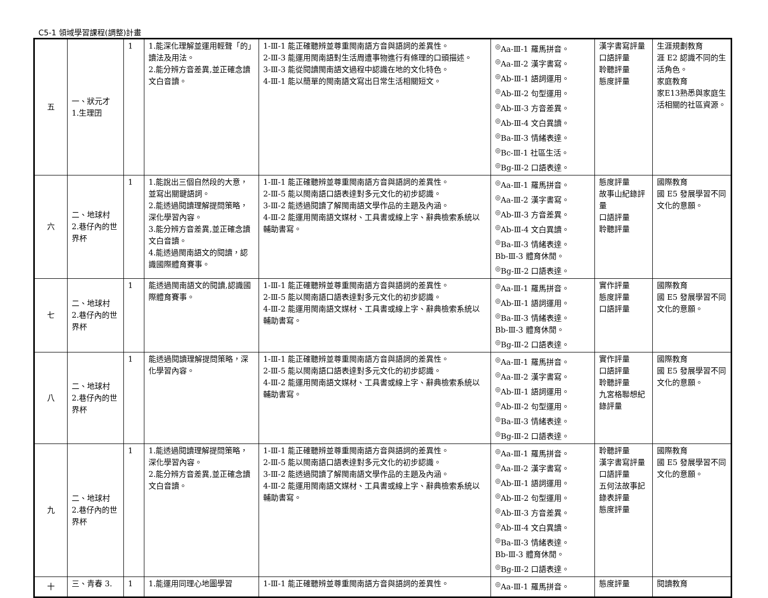C5-1 領域學習課程(調整)計畫
| 五 | 一、狀元才 1.生理囝 | 1 | 1.能深化理解並運用輕聲「的」讀法及用法。 2.能分辨方音差異,並正確念讀文白音讀。 | 1-Ⅲ-1 能正確聽辨並尊重閩南語方音與語詞的差異性。 2-Ⅲ-3 能運用閩南語對生活周遭事物進行有條理的口頭描述。 3-Ⅲ-3 能從閱讀閩南語文過程中認識在地的文化特色。 4-Ⅲ-1 能以簡單的閩南語文寫出日常生活相關短文。 | <sup>◎</sup>Aa-Ⅲ-1 羅馬拼音。 <sup>◎</sup>Aa-Ⅲ-2 漢字書寫。 <sup>◎</sup>Ab-Ⅲ-1 語詞運用。 <sup>◎</sup>Ab-Ⅲ-2 句型運用。 <sup>◎</sup>Ab-Ⅲ-3 方音差異。 <sup>◎</sup>Ab-Ⅲ-4 文白異讀。 <sup>◎</sup>Ba-Ⅲ-3 情緒表達。 <sup>◎</sup>Bc-Ⅲ-1 社區生活。 <sup>◎</sup>Bg-Ⅲ-2 口語表達。 | 漢字書寫評量 口語評量 聆聽評量 態度評量 | 生涯規劃教育 涯 E2 認識不同的生活角色。 家庭教育 家E13熟悉與家庭生活相關的社區資源。 |
| 六 | 二、地球村 2.巷仔內的世界杯 | 1 | 1.能說出三個自然段的大意，並寫出關鍵語詞。 2.能透過閱讀理解提問策略，深化學習內容。 3.能分辨方音差異,並正確念讀文白音讀。 4.能透過閩南語文的閱讀，認識國際體育賽事。 | 1-Ⅲ-1 能正確聽辨並尊重閩南語方音與語詞的差異性。 2-Ⅲ-5 能以閩南語口語表達對多元文化的初步認識。 3-Ⅲ-2 能透過閱讀了解閩南語文學作品的主題及內涵。 4-Ⅲ-2 能運用閩南語文媒材、工具書或線上字、辭典檢索系統以輔助書寫。 | <sup>◎</sup>Aa-Ⅲ-1 羅馬拼音。 <sup>◎</sup>Aa-Ⅲ-2 漢字書寫。 <sup>◎</sup>Ab-Ⅲ-3 方音差異。 <sup>◎</sup>Ab-Ⅲ-4 文白異讀。 <sup>◎</sup>Ba-Ⅲ-3 情緒表達。 Bb-Ⅲ-3 體育休閒。 <sup>◎</sup>Bg-Ⅲ-2 口語表達。 | 態度評量 故事山紀錄評量 口語評量 聆聽評量 | 國際教育 國 E5 發展學習不同文化的意願。 |
| 七 | 二、地球村 2.巷仔內的世界杯 | 1 | 能透過閩南語文的閱讀,認識國際體育賽事。 | 1-Ⅲ-1 能正確聽辨並尊重閩南語方音與語詞的差異性。 2-Ⅲ-5 能以閩南語口語表達對多元文化的初步認識。 4-Ⅲ-2 能運用閩南語文媒材、工具書或線上字、辭典檢索系統以輔助書寫。 | <sup>◎</sup>Aa-Ⅲ-1 羅馬拼音。 <sup>◎</sup>Ab-Ⅲ-1 語詞運用。 <sup>◎</sup>Ba-Ⅲ-3 情緒表達。 Bb-Ⅲ-3 體育休閒。 <sup>◎</sup>Bg-Ⅲ-2 口語表達。 | 實作評量 態度評量 口語評量 | 國際教育 國 E5 發展學習不同文化的意願。 |
| 八 | 二、地球村 2.巷仔內的世界杯 | 1 | 能透過閱讀理解提問策略，深化學習內容。 | 1-Ⅲ-1 能正確聽辨並尊重閩南語方音與語詞的差異性。 2-Ⅲ-5 能以閩南語口語表達對多元文化的初步認識。 4-Ⅲ-2 能運用閩南語文媒材、工具書或線上字、辭典檢索系統以輔助書寫。 | <sup>◎</sup>Aa-Ⅲ-1 羅馬拼音。 <sup>◎</sup>Aa-Ⅲ-2 漢字書寫。 <sup>◎</sup>Ab-Ⅲ-1 語詞運用。 <sup>◎</sup>Ab-Ⅲ-2 句型運用。 <sup>◎</sup>Ba-Ⅲ-3 情緒表達。 <sup>◎</sup>Bg-Ⅲ-2 口語表達。 | 實作評量 口語評量 聆聽評量 九宮格聯想紀錄評量 | 國際教育 國 E5 發展學習不同文化的意願。 |
| 九 | 二、地球村 2.巷仔內的世界杯 | 1 | 1.能透過閱讀理解提問策略，深化學習內容。 2.能分辨方音差異,並正確念讀文白音讀。 | 1-Ⅲ-1 能正確聽辨並尊重閩南語方音與語詞的差異性。 2-Ⅲ-5 能以閩南語口語表達對多元文化的初步認識。 3-Ⅲ-2 能透過閱讀了解閩南語文學作品的主題及內涵。 4-Ⅲ-2 能運用閩南語文媒材、工具書或線上字、辭典檢索系統以輔助書寫。 | <sup>◎</sup>Aa-Ⅲ-1 羅馬拼音。 <sup>◎</sup>Aa-Ⅲ-2 漢字書寫。 <sup>◎</sup>Ab-Ⅲ-1 語詞運用。 <sup>◎</sup>Ab-Ⅲ-2 句型運用。 <sup>◎</sup>Ab-Ⅲ-3 方音差異。 <sup>◎</sup>Ab-Ⅲ-4 文白異讀。 <sup>◎</sup>Ba-Ⅲ-3 情緒表達。 Bb-Ⅲ-3 體育休閒。 <sup>◎</sup>Bg-Ⅲ-2 口語表達。 | 聆聽評量 漢字書寫評量 口語評量 五何法故事記錄表評量 態度評量 | 國際教育 國 E5 發展學習不同文化的意願。 |
| 十 | 三、青春 3. | 1 | 1.能運用同理心地圖學習 | 1-Ⅲ-1 能正確聽辨並尊重閩南語方音與語詞的差異性。 | <sup>◎</sup>Aa-Ⅲ-1 羅馬拼音。 | 態度評量 | 閱讀教育 |